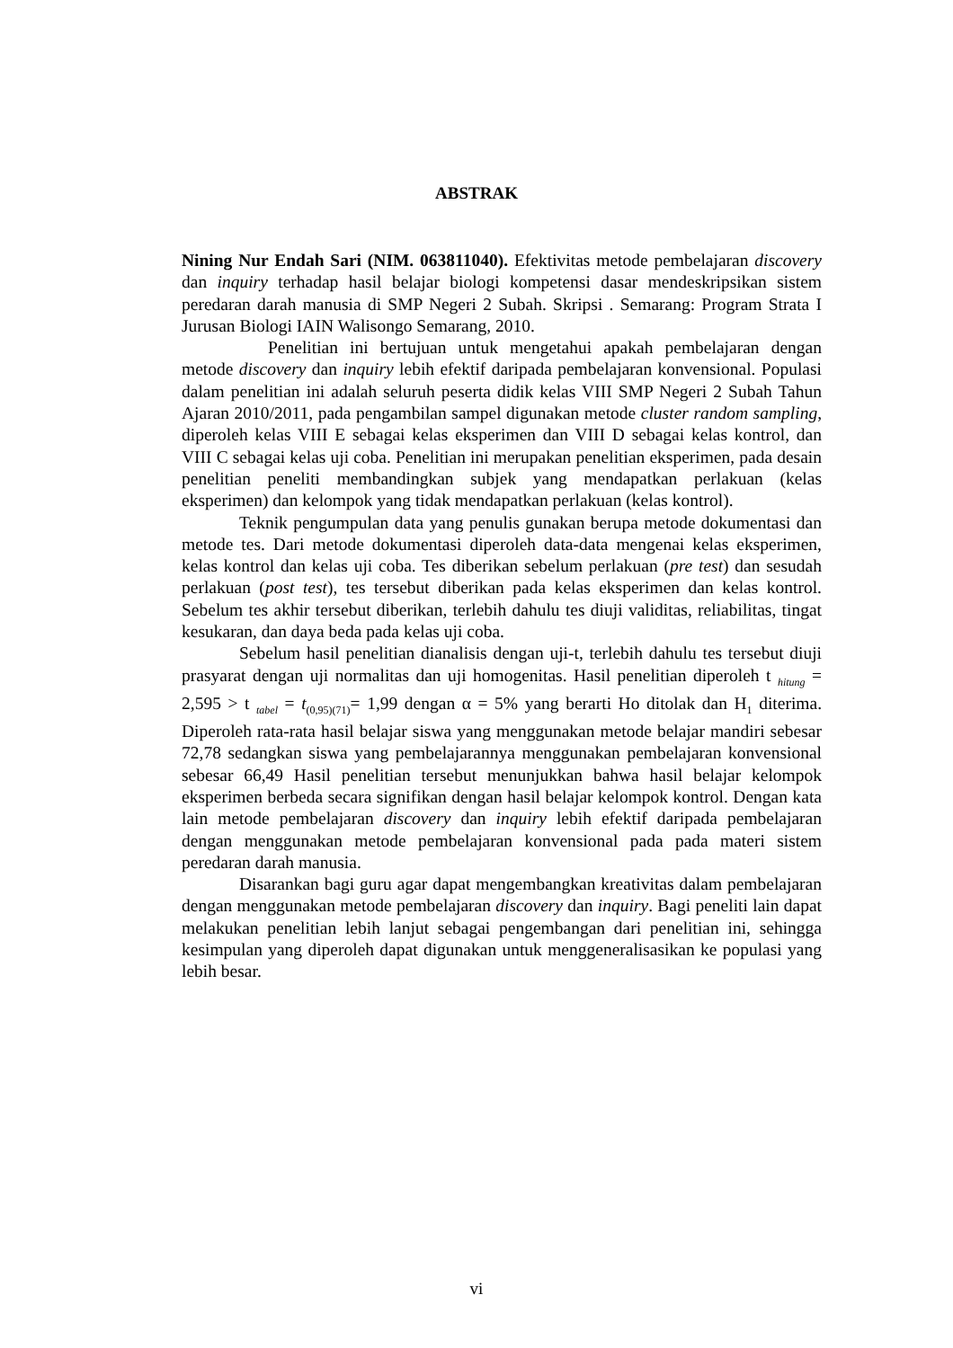ABSTRAK
Nining Nur Endah Sari (NIM. 063811040). Efektivitas metode pembelajaran discovery dan inquiry terhadap hasil belajar biologi kompetensi dasar mendeskripsikan sistem peredaran darah manusia di SMP Negeri 2 Subah. Skripsi . Semarang: Program Strata I Jurusan Biologi IAIN Walisongo Semarang, 2010.
Penelitian ini bertujuan untuk mengetahui apakah pembelajaran dengan metode discovery dan inquiry lebih efektif daripada pembelajaran konvensional. Populasi dalam penelitian ini adalah seluruh peserta didik kelas VIII SMP Negeri 2 Subah Tahun Ajaran 2010/2011, pada pengambilan sampel digunakan metode cluster random sampling, diperoleh kelas VIII E sebagai kelas eksperimen dan VIII D sebagai kelas kontrol, dan VIII C sebagai kelas uji coba. Penelitian ini merupakan penelitian eksperimen, pada desain penelitian peneliti membandingkan subjek yang mendapatkan perlakuan (kelas eksperimen) dan kelompok yang tidak mendapatkan perlakuan (kelas kontrol).
Teknik pengumpulan data yang penulis gunakan berupa metode dokumentasi dan metode tes. Dari metode dokumentasi diperoleh data-data mengenai kelas eksperimen, kelas kontrol dan kelas uji coba. Tes diberikan sebelum perlakuan (pre test) dan sesudah perlakuan (post test), tes tersebut diberikan pada kelas eksperimen dan kelas kontrol. Sebelum tes akhir tersebut diberikan, terlebih dahulu tes diuji validitas, reliabilitas, tingat kesukaran, dan daya beda pada kelas uji coba.
Sebelum hasil penelitian dianalisis dengan uji-t, terlebih dahulu tes tersebut diuji prasyarat dengan uji normalitas dan uji homogenitas. Hasil penelitian diperoleh t <sub>hitung</sub> = 2,595 > t <sub>tabel</sub> = t<sub>(0,95)(71)</sub>= 1,99 dengan α = 5% yang berarti Ho ditolak dan H<sub>1</sub> diterima. Diperoleh rata-rata hasil belajar siswa yang menggunakan metode belajar mandiri sebesar 72,78 sedangkan siswa yang pembelajarannya menggunakan pembelajaran konvensional sebesar 66,49 Hasil penelitian tersebut menunjukkan bahwa hasil belajar kelompok eksperimen berbeda secara signifikan dengan hasil belajar kelompok kontrol. Dengan kata lain metode pembelajaran discovery dan inquiry lebih efektif daripada pembelajaran dengan menggunakan metode pembelajaran konvensional pada pada materi sistem peredaran darah manusia.
Disarankan bagi guru agar dapat mengembangkan kreativitas dalam pembelajaran dengan menggunakan metode pembelajaran discovery dan inquiry. Bagi peneliti lain dapat melakukan penelitian lebih lanjut sebagai pengembangan dari penelitian ini, sehingga kesimpulan yang diperoleh dapat digunakan untuk menggeneralisasikan ke populasi yang lebih besar.
vi